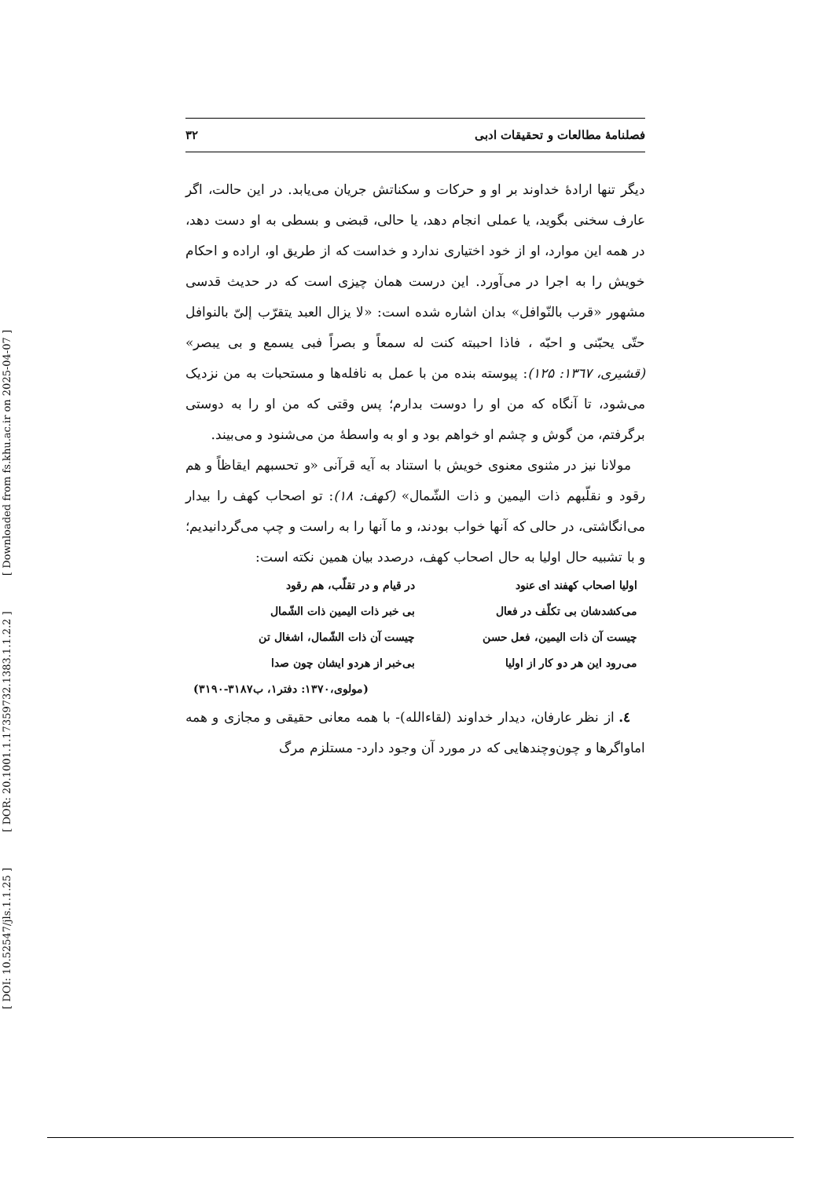[ DOI: 10.52547/jls.1.1.25 ] [ DOR: 20.1001.1.17359732.1383.1.1.2.2 ] [ Downloaded from fs.khu.ac.ir on 2025-04-07 ]
فصلنامهٔ مطالعات و تحقیقات ادبی ۳۲
دیگر تنها ارادهٔ خداوند بر او و حرکات و سکناتش جریان می‌یابد. در این حالت، اگر عارف سخنی بگوید، یا عملی انجام دهد، یا حالی، قبضی و بسطی به او دست دهد، در همه این موارد، او از خود اختیاری ندارد و خداست که از طریق او، اراده و احکام خویش را به اجرا در می‌آورد. این درست همان چیزی است که در حدیث قدسی مشهور «قرب بالنّوافل» بدان اشاره شده است: «لا یزال العبد یتقرّب إلیّ بالنوافل حتّی یحبّنی و احبّه ، فاذا احببته کنت له سمعاً و بصراً فبی یسمع و بی یبصر» (قشیری، ۱۳٦۷: ۱۲۵): پیوسته بنده من با عمل به نافله‌ها و مستحبات به من نزدیک می‌شود، تا آنگاه که من او را دوست بدارم؛ پس وقتی که من او را به دوستی برگرفتم، من گوش و چشم او خواهم بود و او به واسطهٔ من می‌شنود و می‌بیند.
مولانا نیز در مثنوی معنوی خویش با استناد به آیه قرآنی «و تحسبهم ایقاظاً و هم رقود و نقلّبهم ذات الیمین و ذات الشّمال» (کهف: ۱۸): تو اصحاب کهف را بیدار می‌انگاشتی، در حالی که آنها خواب بودند، و ما آنها را به راست و چپ می‌گردانیدیم؛ و با تشبیه حال اولیا به حال اصحاب کهف، درصدد بیان همین نکته است:
اولیا اصحاب کهفند ای عنود
در قیام و در تقلّب، هم رقود
می‌کشدشان بی تکلّف در فعال
بی خبر ذات الیمین ذات الشّمال
چیست آن ذات الیمین، فعل حسن
چیست آن ذات الشّمال، اشغال تن
می‌رود این هر دو کار از اولیا
بی‌خبر از هردو ایشان چون صدا
(مولوی،۱۳۷۰: دفتر۱، ب۳۱۸۷-۳۱۹۰)
٤. از نظر عارفان، دیدار خداوند (لقاءالله)- با همه معانی حقیقی و مجازی و همه اماواگرها و چون‌وچندهایی که در مورد آن وجود دارد- مستلزم مرگ